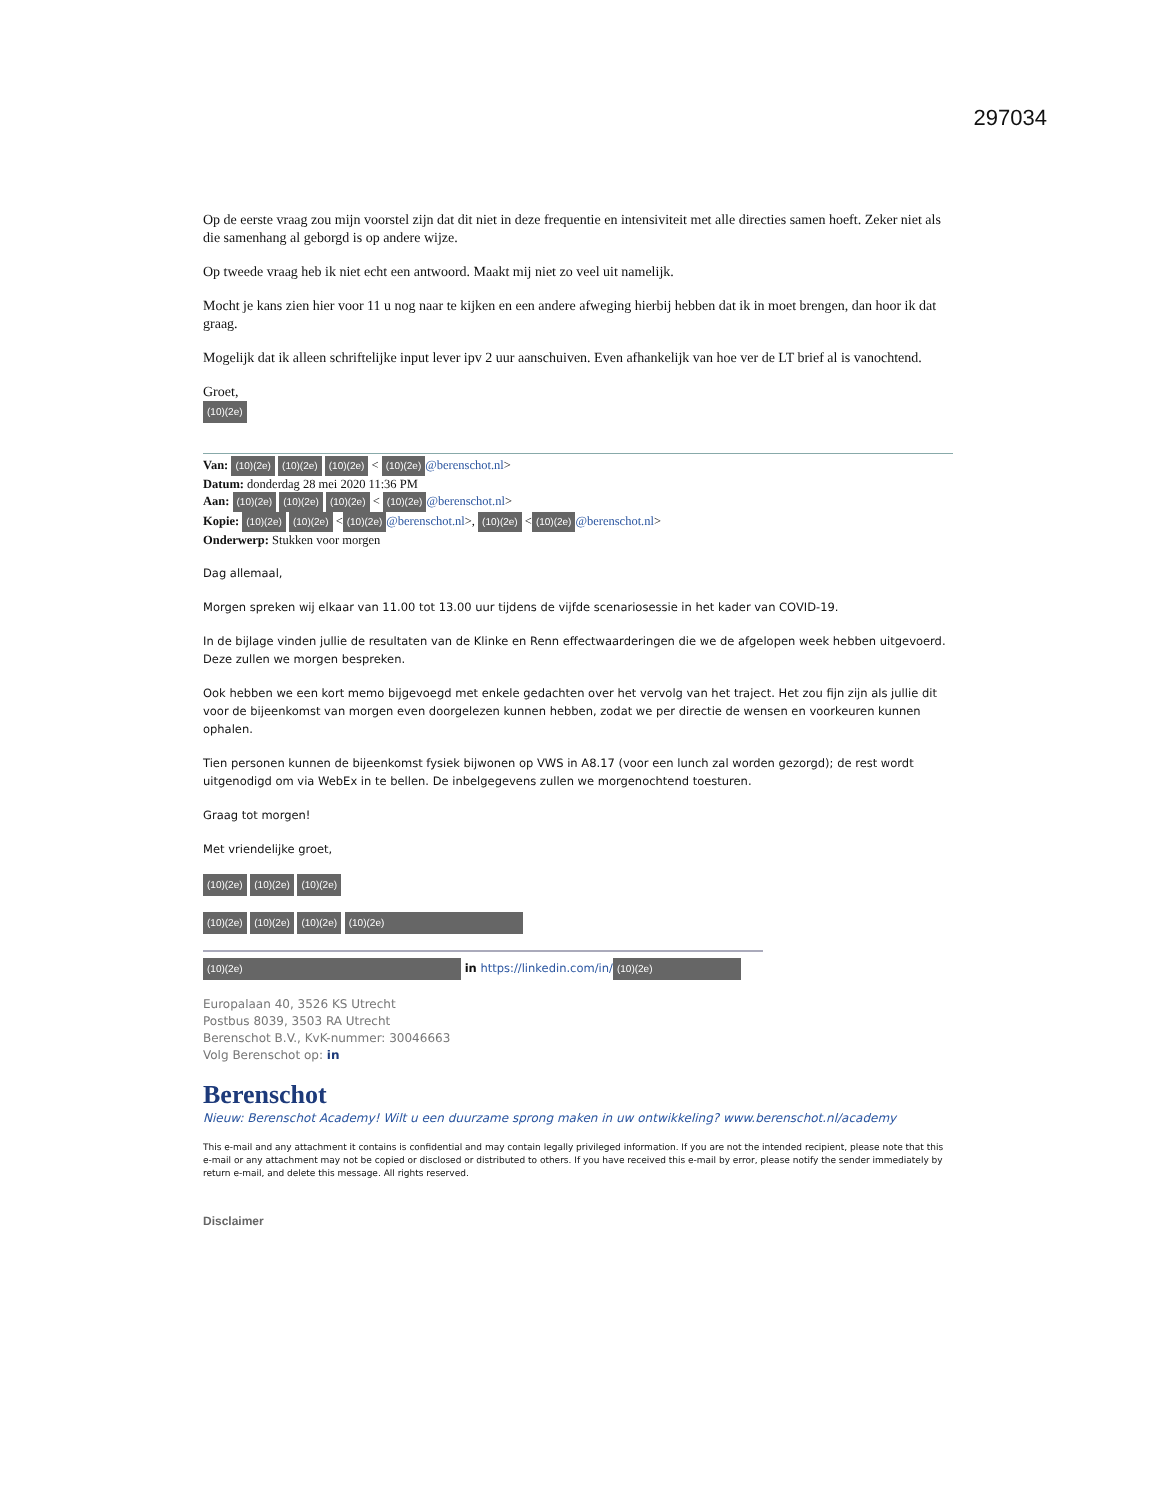297034
Op de eerste vraag zou mijn voorstel zijn dat dit niet in deze frequentie en intensiviteit met alle directies samen hoeft. Zeker niet als die samenhang al geborgd is op andere wijze.
Op tweede vraag heb ik niet echt een antwoord. Maakt mij niet zo veel uit namelijk.
Mocht je kans zien hier voor 11 u nog naar te kijken en een andere afweging hierbij hebben dat ik in moet brengen, dan hoor ik dat graag.
Mogelijk dat ik alleen schriftelijke input lever ipv 2 uur aanschuiven. Even afhankelijk van hoe ver de LT brief al is vanochtend.
Groet,
(10)(2e)
Van: (10)(2e) (10)(2e) (10)(2e) < (10)(2e) @berenschot.nl>
Datum: donderdag 28 mei 2020 11:36 PM
Aan: (10)(2e) (10)(2e) (10)(2e) < (10)(2e) @berenschot.nl>
Kopie: (10)(2e) (10)(2e) < (10)(2e) @berenschot.nl>, (10)(2e) < (10)(2e) @berenschot.nl>
Onderwerp: Stukken voor morgen
Dag allemaal,
Morgen spreken wij elkaar van 11.00 tot 13.00 uur tijdens de vijfde scenariosessie in het kader van COVID-19.
In de bijlage vinden jullie de resultaten van de Klinke en Renn effectwaarderingen die we de afgelopen week hebben uitgevoerd. Deze zullen we morgen bespreken.
Ook hebben we een kort memo bijgevoegd met enkele gedachten over het vervolg van het traject. Het zou fijn zijn als jullie dit voor de bijeenkomst van morgen even doorgelezen kunnen hebben, zodat we per directie de wensen en voorkeuren kunnen ophalen.
Tien personen kunnen de bijeenkomst fysiek bijwonen op VWS in A8.17 (voor een lunch zal worden gezorgd); de rest wordt uitgenodigd om via WebEx in te bellen. De inbelgegevens zullen we morgenochtend toesturen.
Graag tot morgen!
Met vriendelijke groet,
(10)(2e) (10)(2e) (10)(2e)
(10)(2e) (10)(2e) (10)(2e) (10)(2e)
(10)(2e) in https://linkedin.com/in/ (10)(2e)
Europalaan 40, 3526 KS Utrecht
Postbus 8039, 3503 RA Utrecht
Berenschot B.V., KvK-nummer: 30046663
Volg Berenschot op: in
Berenschot
Nieuw: Berenschot Academy! Wilt u een duurzame sprong maken in uw ontwikkeling? www.berenschot.nl/academy
This e-mail and any attachment it contains is confidential and may contain legally privileged information. If you are not the intended recipient, please note that this e-mail or any attachment may not be copied or disclosed or distributed to others. If you have received this e-mail by error, please notify the sender immediately by return e-mail, and delete this message. All rights reserved.
Disclaimer